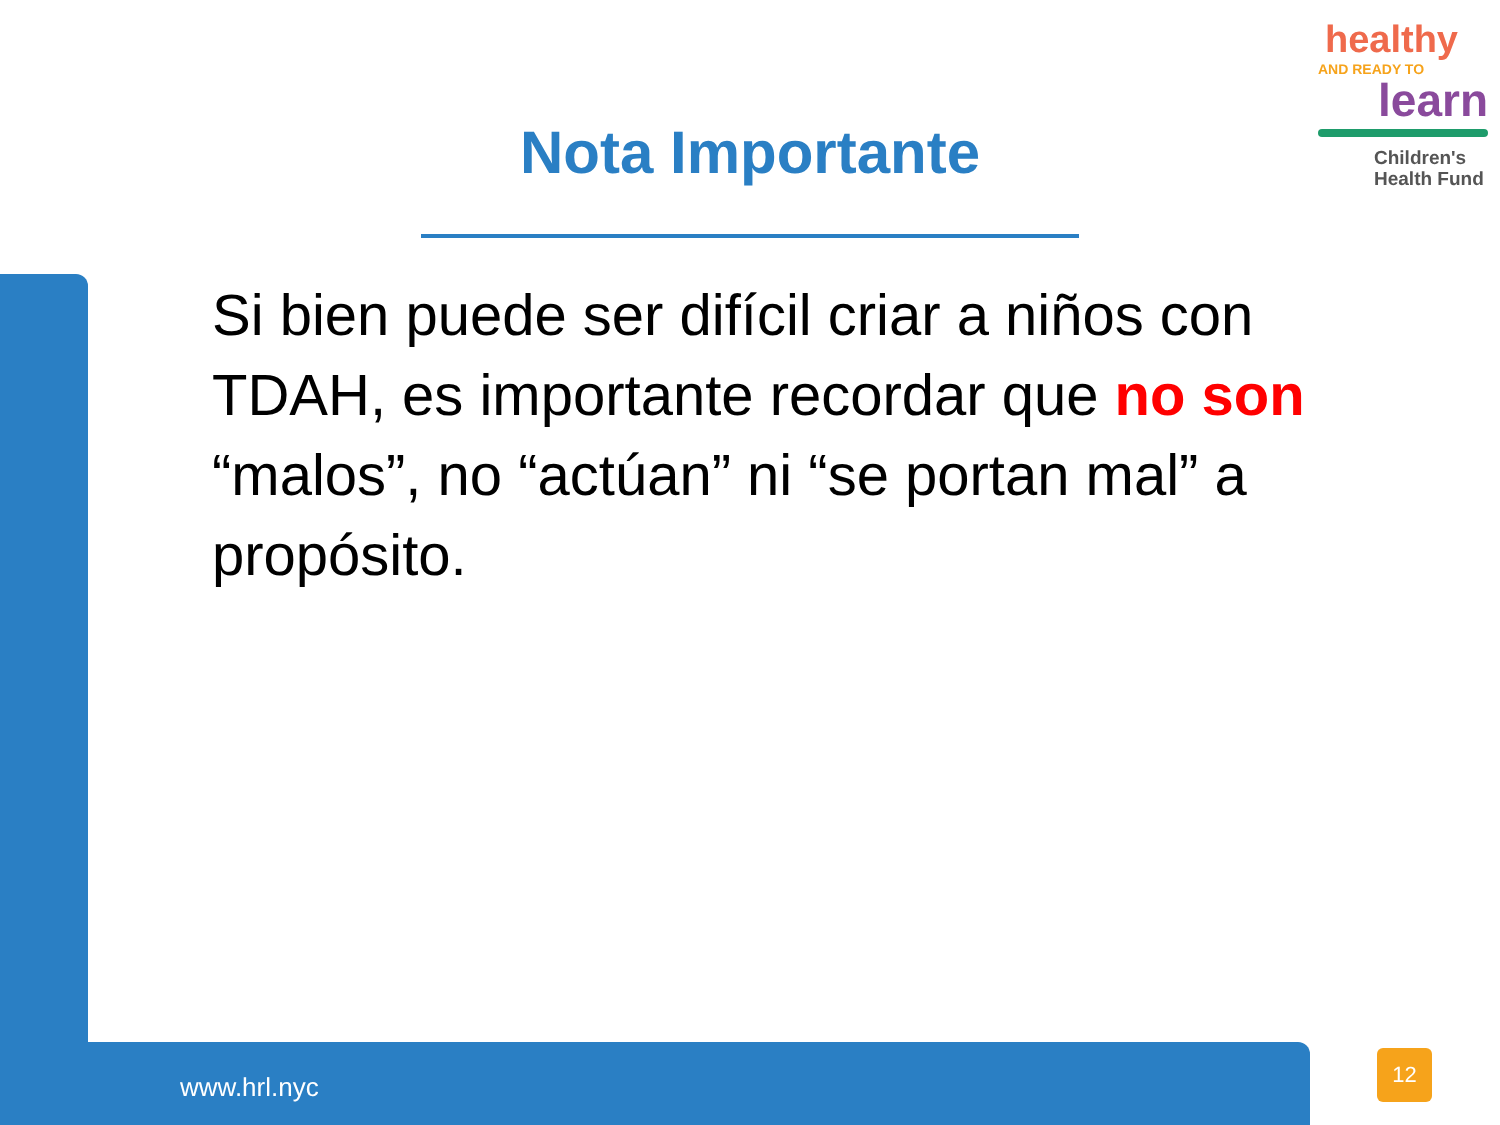healthy
AND READY TO
learn
Children's
Health Fund
Nota Importante
Si bien puede ser difícil criar a niños con TDAH, es importante recordar que no son “malos”, no “actúan” ni “se portan mal” a propósito.
www.hrl.nyc
12